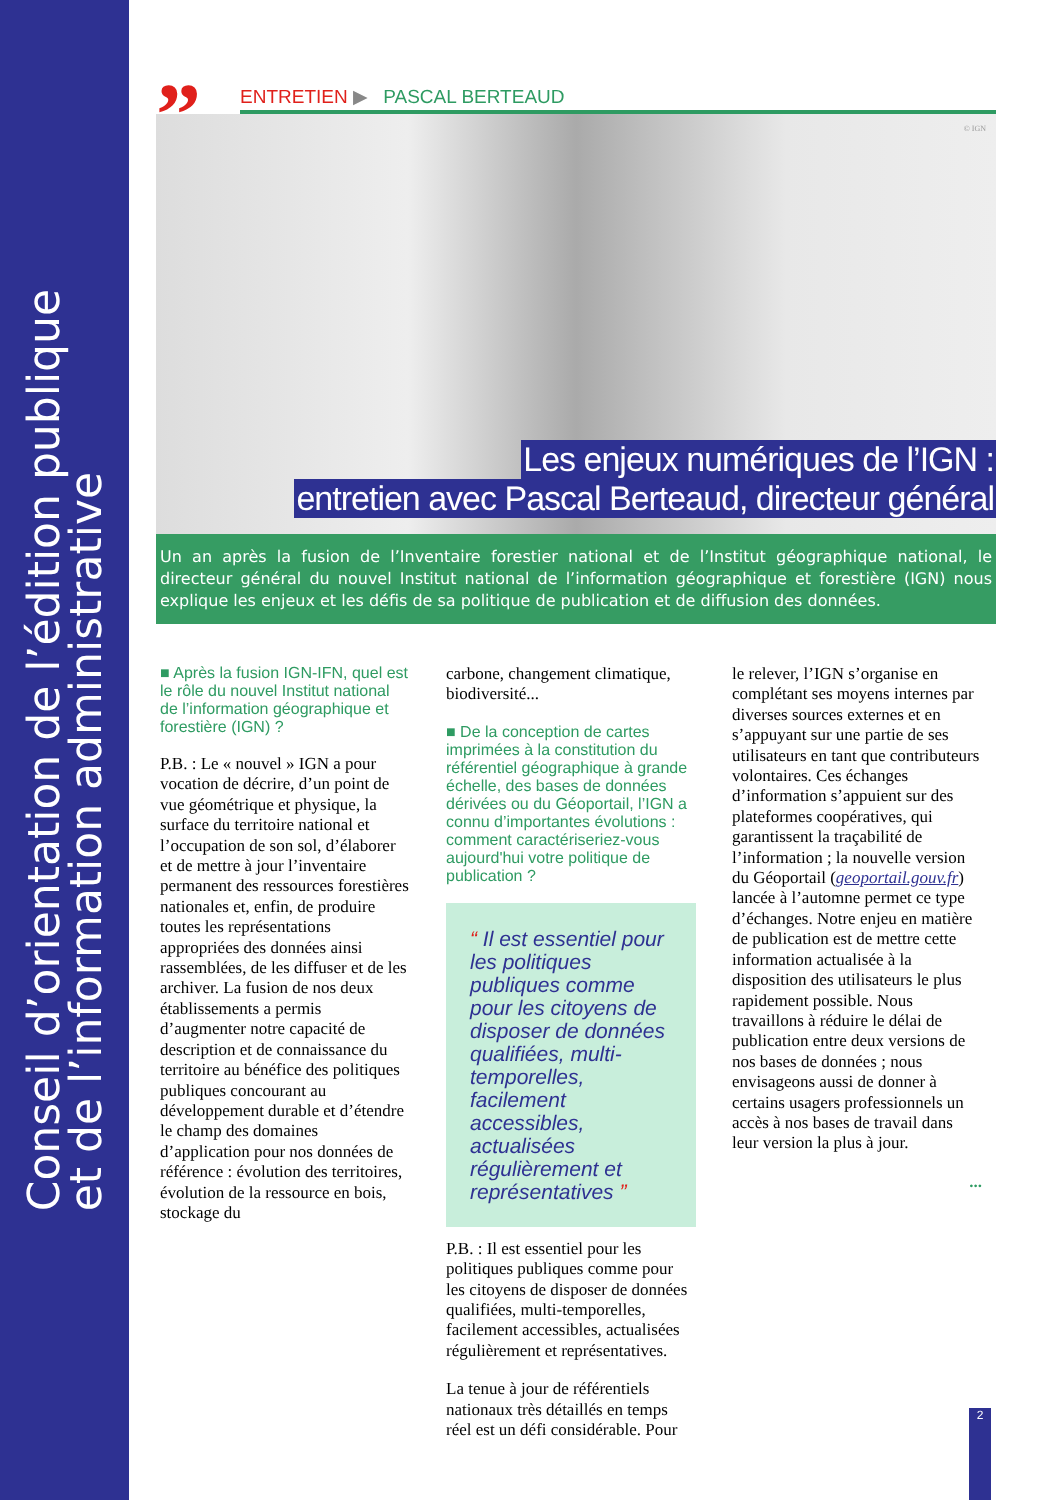Conseil d’orientation de l’édition publique
et de l’information administrative
”
ENTRETIEN ▶ PASCAL BERTEAUD
© IGN
Les enjeux numériques de l’IGN :
entretien avec Pascal Berteaud, directeur général
Un an après la fusion de l’Inventaire forestier national et de l’Institut géographique national, le directeur général du nouvel Institut national de l’information géographique et forestière (IGN) nous explique les enjeux et les défis de sa politique de publication et de diffusion des données.
■ Après la fusion IGN-IFN, quel est le rôle du nouvel Institut national de l’information géographique et forestière (IGN) ?
P.B. : Le « nouvel » IGN a pour vocation de décrire, d’un point de vue géométrique et physique, la surface du territoire national et l’occupation de son sol, d’élaborer et de mettre à jour l’inventaire permanent des ressources forestières nationales et, enfin, de produire toutes les représentations appropriées des données ainsi rassemblées, de les diffuser et de les archiver. La fusion de nos deux établissements a permis d’augmenter notre capacité de description et de connaissance du territoire au bénéfice des politiques publiques concourant au développement durable et d’étendre le champ des domaines d’application pour nos données de référence : évolution des territoires, évolution de la ressource en bois, stockage du
carbone, changement climatique, biodiversité...
■ De la conception de cartes imprimées à la constitution du référentiel géographique à grande échelle, des bases de données dérivées ou du Géoportail, l’IGN a connu d’importantes évolutions : comment caractériseriez-vous aujourd'hui votre politique de publication ?
“ Il est essentiel pour les politiques publiques comme pour les citoyens de disposer de données qualifiées, multi-temporelles, facilement accessibles, actualisées régulièrement et représentatives ”
P.B. : Il est essentiel pour les politiques publiques comme pour les citoyens de disposer de données qualifiées, multi-temporelles, facilement accessibles, actualisées régulièrement et représentatives.
La tenue à jour de référentiels nationaux très détaillés en temps réel est un défi considérable. Pour
le relever, l’IGN s’organise en complétant ses moyens internes par diverses sources externes et en s’appuyant sur une partie de ses utilisateurs en tant que contributeurs volontaires. Ces échanges d’information s’appuient sur des plateformes coopératives, qui garantissent la traçabilité de l’information ; la nouvelle version du Géoportail (geoportail.gouv.fr) lancée à l’automne permet ce type d’échanges. Notre enjeu en matière de publication est de mettre cette information actualisée à la disposition des utilisateurs le plus rapidement possible. Nous travaillons à réduire le délai de publication entre deux versions de nos bases de données ; nous envisageons aussi de donner à certains usagers professionnels un accès à nos bases de travail dans leur version la plus à jour.
...
2